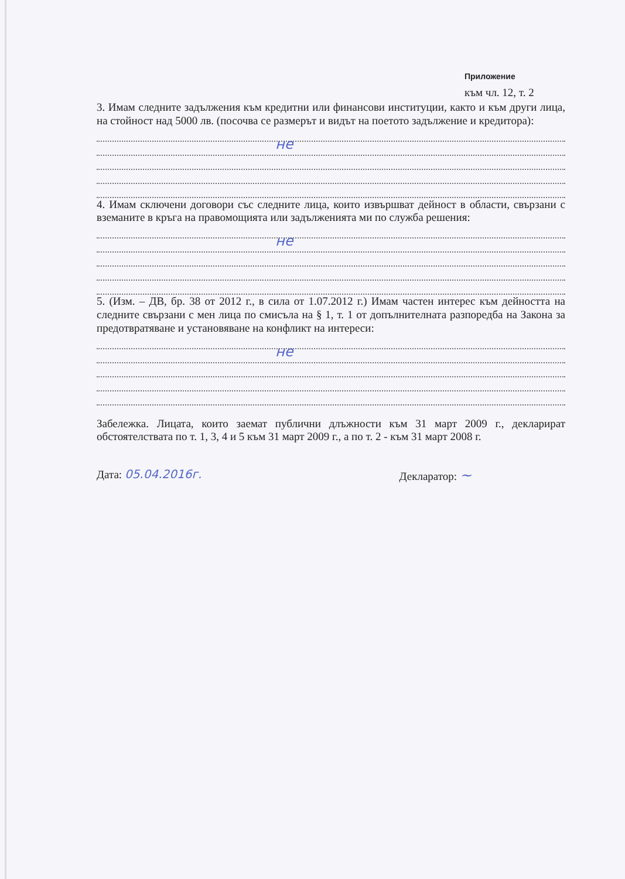Приложение
към чл. 12, т. 2
3. Имам следните задължения към кредитни или финансови институции, както и към други лица, на стойност над 5000 лв. (посочва се размерът и видът на поетото задължение и кредитора):
не
4. Имам сключени договори със следните лица, които извършват дейност в области, свързани с вземаните в кръга на правомощията или задълженията ми по служба решения:
не
5. (Изм. – ДВ, бр. 38 от 2012 г., в сила от 1.07.2012 г.) Имам частен интерес към дейността на следните свързани с мен лица по смисъла на § 1, т. 1 от допълнителната разпоредба на Закона за предотвратяване и установяване на конфликт на интереси:
не
Забележка. Лицата, които заемат публични длъжности към 31 март 2009 г., декларират обстоятелствата по т. 1, 3, 4 и 5 към 31 март 2009 г., а по т. 2 - към 31 март 2008 г.
Дата: 05.04.2016г. Декларатор: ~